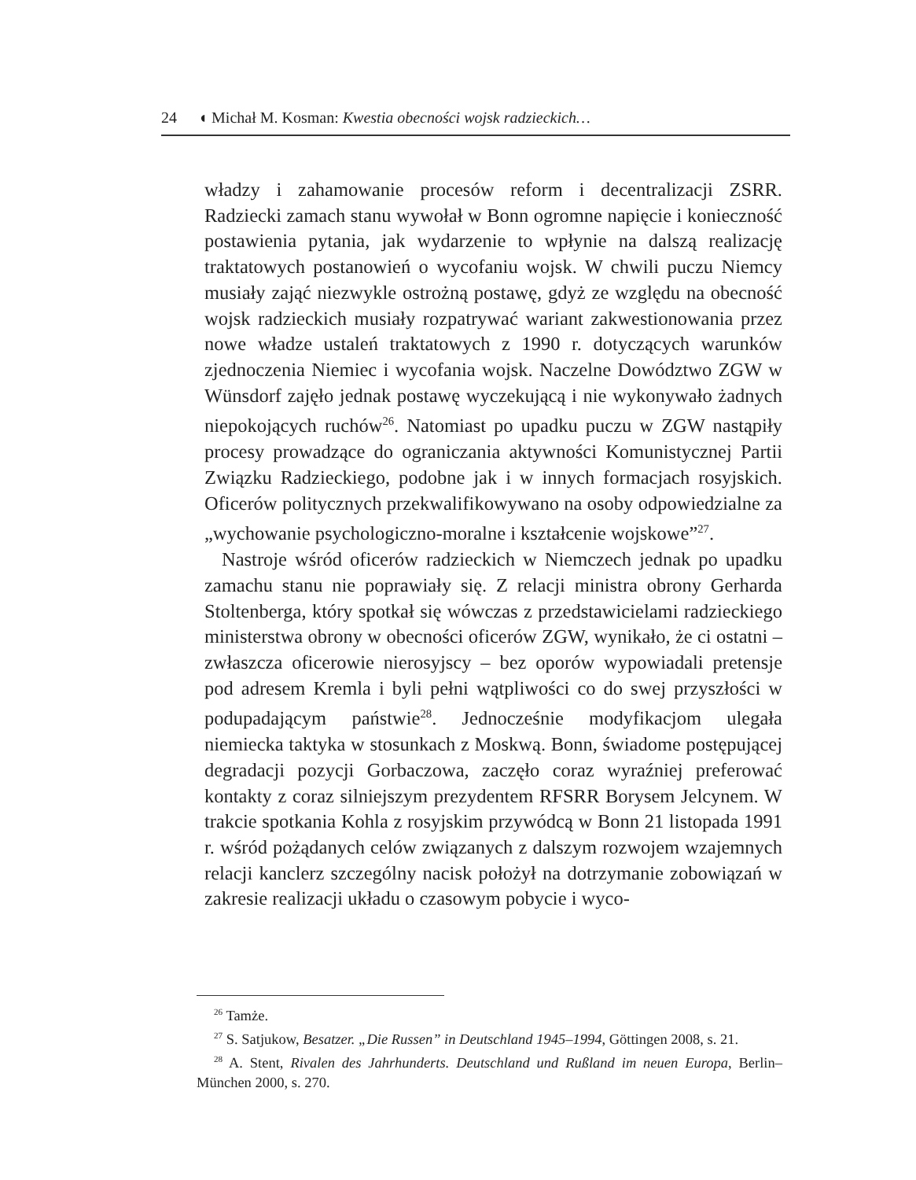24 ◖ Michał M. Kosman: Kwestia obecności wojsk radzieckich…
władzy i zahamowanie procesów reform i decentralizacji ZSRR. Radziecki zamach stanu wywołał w Bonn ogromne napięcie i konieczność postawienia pytania, jak wydarzenie to wpłynie na dalszą realizację traktatowych postanowień o wycofaniu wojsk. W chwili puczu Niemcy musiały zająć niezwykle ostrożną postawę, gdyż ze względu na obecność wojsk radzieckich musiały rozpatrywać wariant zakwestionowania przez nowe władze ustaleń traktatowych z 1990 r. dotyczących warunków zjednoczenia Niemiec i wycofania wojsk. Naczelne Dowództwo ZGW w Wünsdorf zajęło jednak postawę wyczekującą i nie wykonywało żadnych niepokojących ruchów<sup>26</sup>. Natomiast po upadku puczu w ZGW nastąpiły procesy prowadzące do ograniczania aktywności Komunistycznej Partii Związku Radzieckiego, podobne jak i w innych formacjach rosyjskich. Oficerów politycznych przekwalifikowywano na osoby odpowiedzialne za „wychowanie psychologiczno-moralne i kształcenie wojskowe”<sup>27</sup>.
Nastroje wśród oficerów radzieckich w Niemczech jednak po upadku zamachu stanu nie poprawiały się. Z relacji ministra obrony Gerharda Stoltenberga, który spotkał się wówczas z przedstawicielami radzieckiego ministerstwa obrony w obecności oficerów ZGW, wynikało, że ci ostatni – zwłaszcza oficerowie nierosyjscy – bez oporów wypowiadali pretensje pod adresem Kremla i byli pełni wątpliwości co do swej przyszłości w podupadającym państwie<sup>28</sup>. Jednocześnie modyfikacjom ulegała niemiecka taktyka w stosunkach z Moskwą. Bonn, świadome postępującej degradacji pozycji Gorbaczowa, zaczęło coraz wyraźniej preferować kontakty z coraz silniejszym prezydentem RFSRR Borysem Jelcynem. W trakcie spotkania Kohla z rosyjskim przywódcą w Bonn 21 listopada 1991 r. wśród pożądanych celów związanych z dalszym rozwojem wzajemnych relacji kanclerz szczególny nacisk położył na dotrzymanie zobowiązań w zakresie realizacji układu o czasowym pobycie i wyco-
<sup>26</sup> Tamże.
<sup>27</sup> S. Satjukow, Besatzer. „Die Russen” in Deutschland 1945–1994, Göttingen 2008, s. 21.
<sup>28</sup> A. Stent, Rivalen des Jahrhunderts. Deutschland und Rußland im neuen Europa, Berlin–München 2000, s. 270.